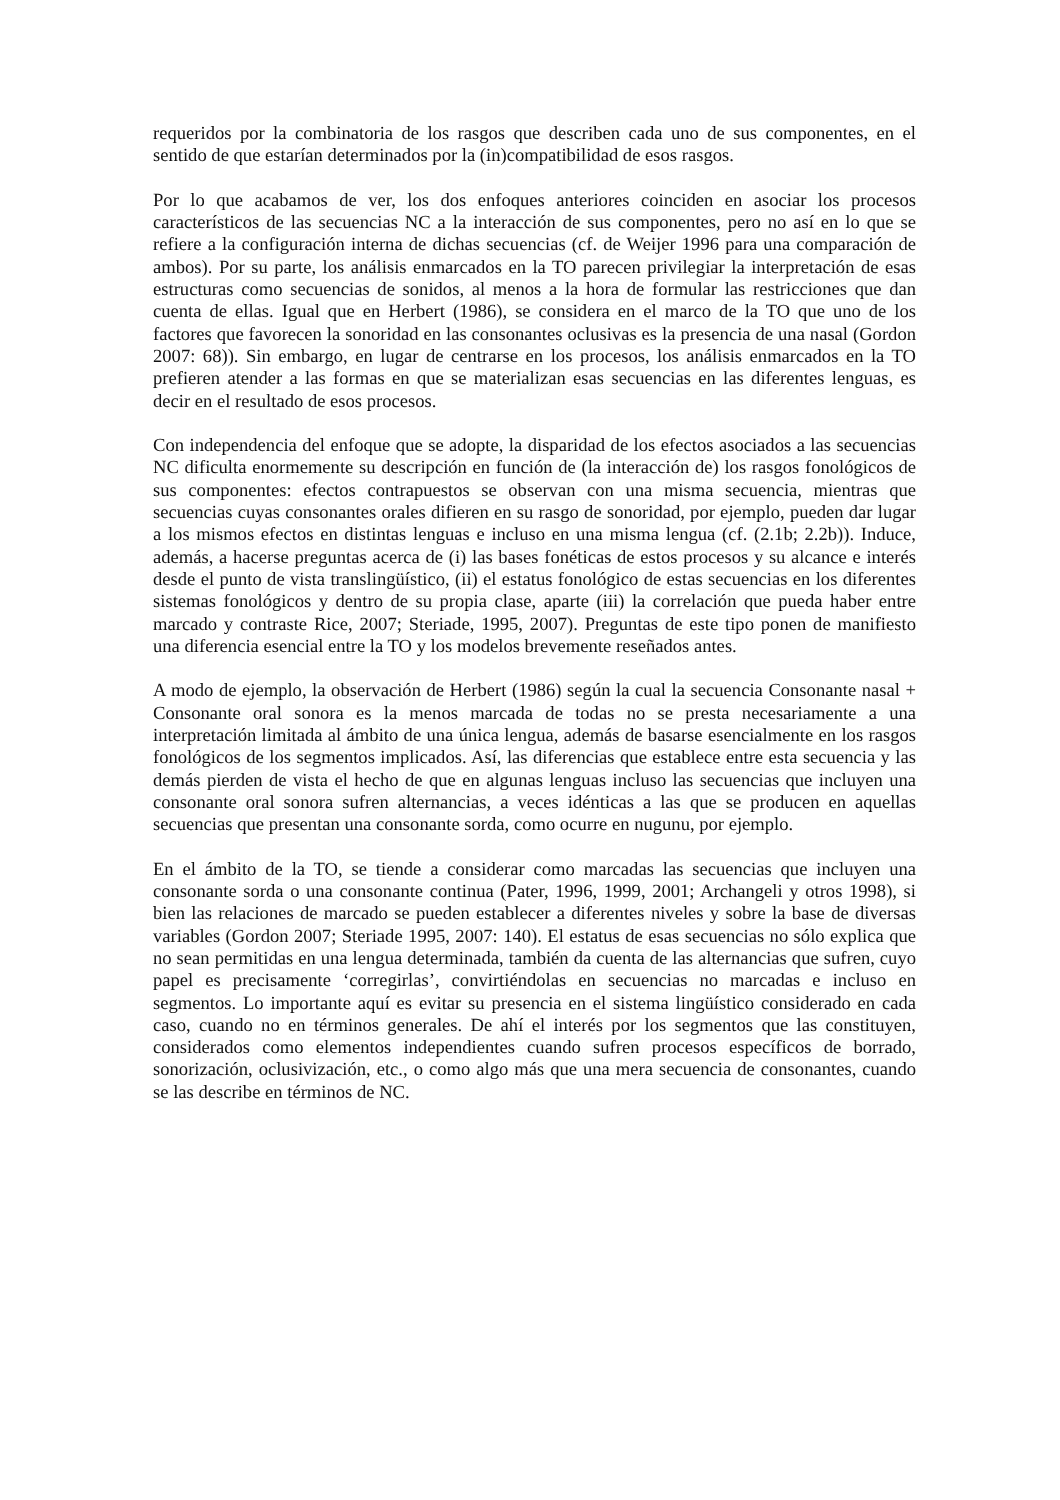requeridos por la combinatoria de los rasgos que describen cada uno de sus componentes, en el sentido de que estarían determinados por la (in)compatibilidad de esos rasgos.
Por lo que acabamos de ver, los dos enfoques anteriores coinciden en asociar los procesos característicos de las secuencias NC a la interacción de sus componentes, pero no así en lo que se refiere a la configuración interna de dichas secuencias (cf. de Weijer 1996 para una comparación de ambos). Por su parte, los análisis enmarcados en la TO parecen privilegiar la interpretación de esas estructuras como secuencias de sonidos, al menos a la hora de formular las restricciones que dan cuenta de ellas. Igual que en Herbert (1986), se considera en el marco de la TO que uno de los factores que favorecen la sonoridad en las consonantes oclusivas es la presencia de una nasal (Gordon 2007: 68)). Sin embargo, en lugar de centrarse en los procesos, los análisis enmarcados en la TO prefieren atender a las formas en que se materializan esas secuencias en las diferentes lenguas, es decir en el resultado de esos procesos.
Con independencia del enfoque que se adopte, la disparidad de los efectos asociados a las secuencias NC dificulta enormemente su descripción en función de (la interacción de) los rasgos fonológicos de sus componentes: efectos contrapuestos se observan con una misma secuencia, mientras que secuencias cuyas consonantes orales difieren en su rasgo de sonoridad, por ejemplo, pueden dar lugar a los mismos efectos en distintas lenguas e incluso en una misma lengua (cf. (2.1b; 2.2b)). Induce, además, a hacerse preguntas acerca de (i) las bases fonéticas de estos procesos y su alcance e interés desde el punto de vista translingüístico, (ii) el estatus fonológico de estas secuencias en los diferentes sistemas fonológicos y dentro de su propia clase, aparte (iii) la correlación que pueda haber entre marcado y contraste Rice, 2007; Steriade, 1995, 2007). Preguntas de este tipo ponen de manifiesto una diferencia esencial entre la TO y los modelos brevemente reseñados antes.
A modo de ejemplo, la observación de Herbert (1986) según la cual la secuencia Consonante nasal + Consonante oral sonora es la menos marcada de todas no se presta necesariamente a una interpretación limitada al ámbito de una única lengua, además de basarse esencialmente en los rasgos fonológicos de los segmentos implicados. Así, las diferencias que establece entre esta secuencia y las demás pierden de vista el hecho de que en algunas lenguas incluso las secuencias que incluyen una consonante oral sonora sufren alternancias, a veces idénticas a las que se producen en aquellas secuencias que presentan una consonante sorda, como ocurre en nugunu, por ejemplo.
En el ámbito de la TO, se tiende a considerar como marcadas las secuencias que incluyen una consonante sorda o una consonante continua (Pater, 1996, 1999, 2001; Archangeli y otros 1998), si bien las relaciones de marcado se pueden establecer a diferentes niveles y sobre la base de diversas variables (Gordon 2007; Steriade 1995, 2007: 140). El estatus de esas secuencias no sólo explica que no sean permitidas en una lengua determinada, también da cuenta de las alternancias que sufren, cuyo papel es precisamente ‘corregirlas’, convirtiéndolas en secuencias no marcadas e incluso en segmentos. Lo importante aquí es evitar su presencia en el sistema lingüístico considerado en cada caso, cuando no en términos generales. De ahí el interés por los segmentos que las constituyen, considerados como elementos independientes cuando sufren procesos específicos de borrado, sonorización, oclusivización, etc., o como algo más que una mera secuencia de consonantes, cuando se las describe en términos de NC.